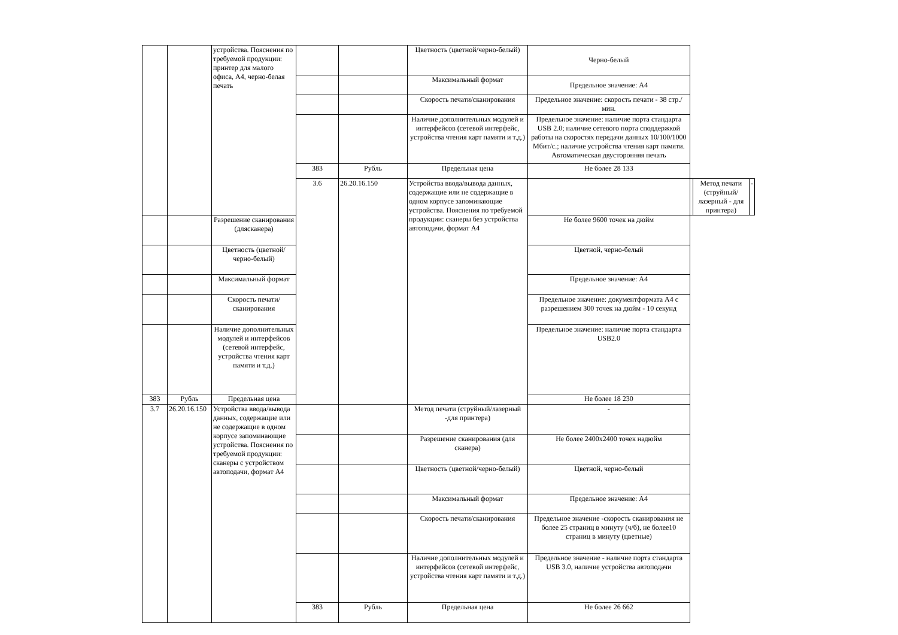| | | устройства. Пояснения по требуемой продукции: принтер для малого офиса, А4, черно-белая печать | | | Цветность (цветной/черно-белый) | Черно-белый | | | |
| | | | | | Максимальный формат | Предельное значение: А4 | | | |
| | | | | | Скорость печати/сканирования | Предельное значение: скорость печати - 38 стр./мин. | | | |
| | | | | | Наличие дополнительных модулей и интерфейсов (сетевой интерфейс, устройства чтения карт памяти и т.д.) | Предельное значение: наличие порта стандарта USB 2.0; наличие сетевого порта споддержкой работы на скоростях передачи данных 10/100/1000 Мбит/с.; наличие устройства чтения карт памяти. Автоматическая двусторонняя печать | | | |
| | | | 383 | Рубль | Предельная цена | Не более 28 133 | | | |
| | | | 3.6 | 26.20.16.150 | Устройства ввода/вывода данных, содержащие или не содержащие в одном корпусе запоминающие устройства. Пояснения по требуемой продукции: сканеры без устройства автоподачи, формат А4 | | | Метод печати (струйный/лазерный - для принтера) | - |
| | | Разрешение сканирования (длясканера) | | | | Не более 9600 точек на дюйм | | | |
| | | Цветность (цветной/черно-белый) | | | | Цветной, черно-белый | | | |
| | | Максимальный формат | | | | Предельное значение: А4 | | | |
| | | Скорость печати/сканирования | | | | Предельное значение: документформата А4 с разрешением 300 точек на дюйм - 10 секунд | | | |
| | | Наличие дополнительных модулей и интерфейсов (сетевой интерфейс, устройства чтения карт памяти и т.д.) | | | | Предельное значение: наличие порта стандарта USB2.0 | | | |
| 383 | Рубль | Предельная цена | | | | Не более 18 230 | | | |
| 3.7 | 26.20.16.150 | Устройства ввода/вывода данных, содержащие или не содержащие в одном корпусе запоминающие устройства. Пояснения по требуемой продукции: сканеры с устройством автоподачи, формат А4 | | | Метод печати (струйный/лазерный -для принтера) | - | | | |
| | | | | | Разрешение сканирования (для сканера) | Не более 2400x2400 точек надюйм | | | |
| | | | | | Цветность (цветной/черно-белый) | Цветной, черно-белый | | | |
| | | | | | Максимальный формат | Предельное значение: А4 | | | |
| | | | | | Скорость печати/сканирования | Предельное значение -скорость сканирования не более 25 страниц в минуту (ч/б), не более10 страниц в минуту (цветные) | | | |
| | | | | | Наличие дополнительных модулей и интерфейсов (сетевой интерфейс, устройства чтения карт памяти и т.д.) | Предельное значение - наличие порта стандарта USB 3.0, наличие устройства автоподачи | | | |
| | | | 383 | Рубль | Предельная цена | Не более 26 662 | | | |